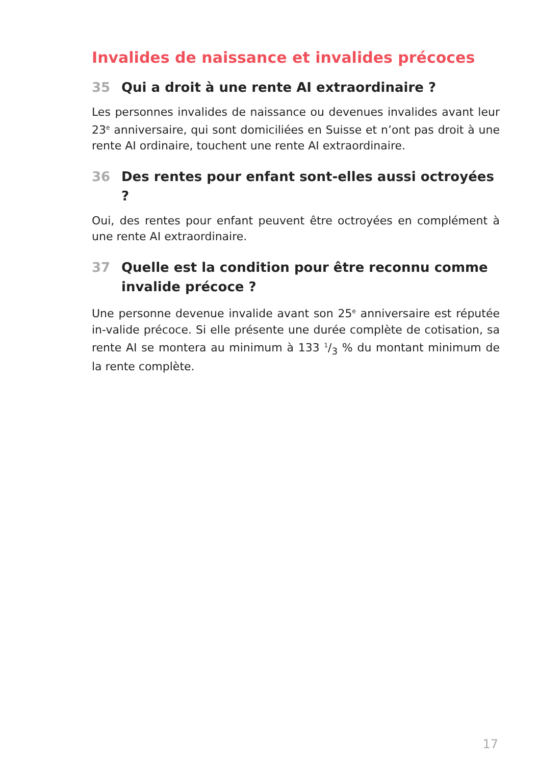Invalides de naissance et invalides précoces
35 Qui a droit à une rente AI extraordinaire ?
Les personnes invalides de naissance ou devenues invalides avant leur 23<sup>e</sup> anniversaire, qui sont domiciliées en Suisse et n’ont pas droit à une rente AI ordinaire, touchent une rente AI extraordinaire.
36 Des rentes pour enfant sont-elles aussi octroyées ?
Oui, des rentes pour enfant peuvent être octroyées en complément à une rente AI extraordinaire.
37 Quelle est la condition pour être reconnu comme invalide précoce ?
Une personne devenue invalide avant son 25<sup>e</sup> anniversaire est réputée in-valide précoce. Si elle présente une durée complète de cotisation, sa rente AI se montera au minimum à 133 1/3 % du montant minimum de la rente complète.
17